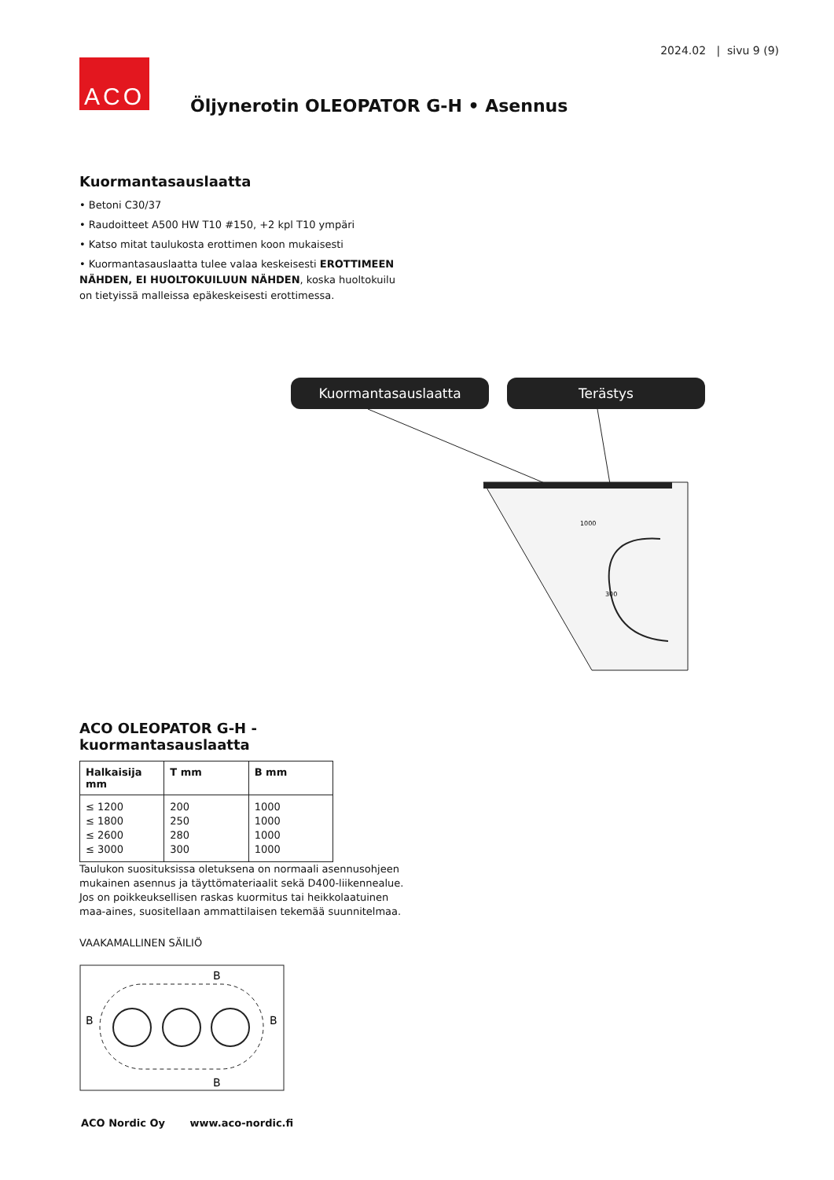2024.02 | sivu 9 (9)
ACO
Öljynerotin OLEOPATOR G-H • Asennus
Kuormantasauslaatta
• Betoni C30/37
• Raudoitteet A500 HW T10 #150, +2 kpl T10 ympäri
• Katso mitat taulukosta erottimen koon mukaisesti
• Kuormantasauslaatta tulee valaa keskeisesti EROTTIMEEN NÄHDEN, EI HUOLTOKUILUUN NÄHDEN, koska huolto­kuilu on tietyissä malleissa epäkeskeisesti erottimessa.
Kuormantasauslaatta Terästys
1000
300
ACO OLEOPATOR G-H -kuormantasauslaatta
| Halkaisija mm | T mm | B mm |
| --- | --- | --- |
| ≤ 1200 ≤ 1800 ≤ 2600 ≤ 3000 | 200 250 280 300 | 1000 1000 1000 1000 |
Taulukon suosituksissa oletuksena on normaali asennusohjeen mukainen asennus ja täyttömateriaalit sekä D400-liikennealue. Jos on poikkeuksellisen raskas kuormitus tai heikkolaatuinen maa-aines, suositellaan ammattilaisen tekemää suunnitelmaa.
VAAKAMALLINEN SÄILIÖ
B
B
B
B
ACO Nordic Oy www.aco-nordic.fi